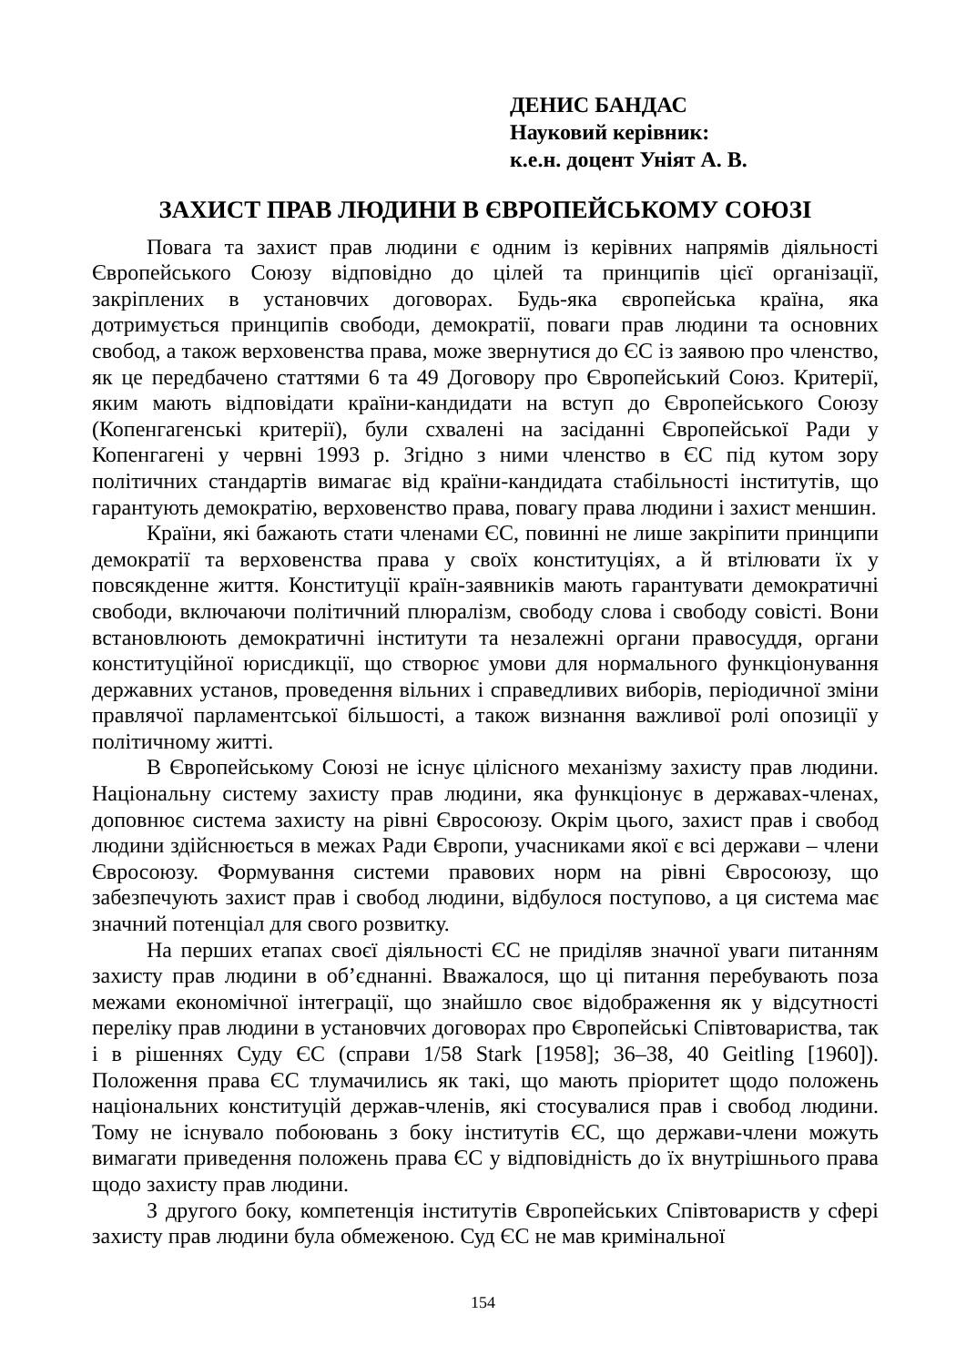ДЕНИС БАНДАС
Науковий керівник:
к.е.н. доцент Уніят А. В.
ЗАХИСТ ПРАВ ЛЮДИНИ В ЄВРОПЕЙСЬКОМУ СОЮЗІ
Повага та захист прав людини є одним із керівних напрямів діяльності Європейського Союзу відповідно до цілей та принципів цієї організації, закріплених в установчих договорах. Будь-яка європейська країна, яка дотримується принципів свободи, демократії, поваги прав людини та основних свобод, а також верховенства права, може звернутися до ЄС із заявою про членство, як це передбачено статтями 6 та 49 Договору про Європейський Союз. Критерії, яким мають відповідати країни-кандидати на вступ до Європейського Союзу (Копенгагенські критерії), були схвалені на засіданні Європейської Ради у Копенгагені у червні 1993 р. Згідно з ними членство в ЄС під кутом зору політичних стандартів вимагає від країни-кандидата стабільності інститутів, що гарантують демократію, верховенство права, повагу права людини і захист меншин.
Країни, які бажають стати членами ЄС, повинні не лише закріпити принципи демократії та верховенства права у своїх конституціях, а й втілювати їх у повсякденне життя. Конституції країн-заявників мають гарантувати демократичні свободи, включаючи політичний плюралізм, свободу слова і свободу совісті. Вони встановлюють демократичні інститути та незалежні органи правосуддя, органи конституційної юрисдикції, що створює умови для нормального функціонування державних установ, проведення вільних і справедливих виборів, періодичної зміни правлячої парламентської більшості, а також визнання важливої ролі опозиції у політичному житті.
В Європейському Союзі не існує цілісного механізму захисту прав людини. Національну систему захисту прав людини, яка функціонує в державах-членах, доповнює система захисту на рівні Євросоюзу. Окрім цього, захист прав і свобод людини здійснюється в межах Ради Європи, учасниками якої є всі держави – члени Євросоюзу. Формування системи правових норм на рівні Євросоюзу, що забезпечують захист прав і свобод людини, відбулося поступово, а ця система має значний потенціал для свого розвитку.
На перших етапах своєї діяльності ЄС не приділяв значної уваги питанням захисту прав людини в об’єднанні. Вважалося, що ці питання перебувають поза межами економічної інтеграції, що знайшло своє відображення як у відсутності переліку прав людини в установчих договорах про Європейські Співтовариства, так і в рішеннях Суду ЄС (справи 1/58 Stark [1958]; 36–38, 40 Geitling [1960]). Положення права ЄС тлумачились як такі, що мають пріоритет щодо положень національних конституцій держав-членів, які стосувалися прав і свобод людини. Тому не існувало побоювань з боку інститутів ЄС, що держави-члени можуть вимагати приведення положень права ЄС у відповідність до їх внутрішнього права щодо захисту прав людини.
З другого боку, компетенція інститутів Європейських Співтовариств у сфері захисту прав людини була обмеженою. Суд ЄС не мав кримінальної
154